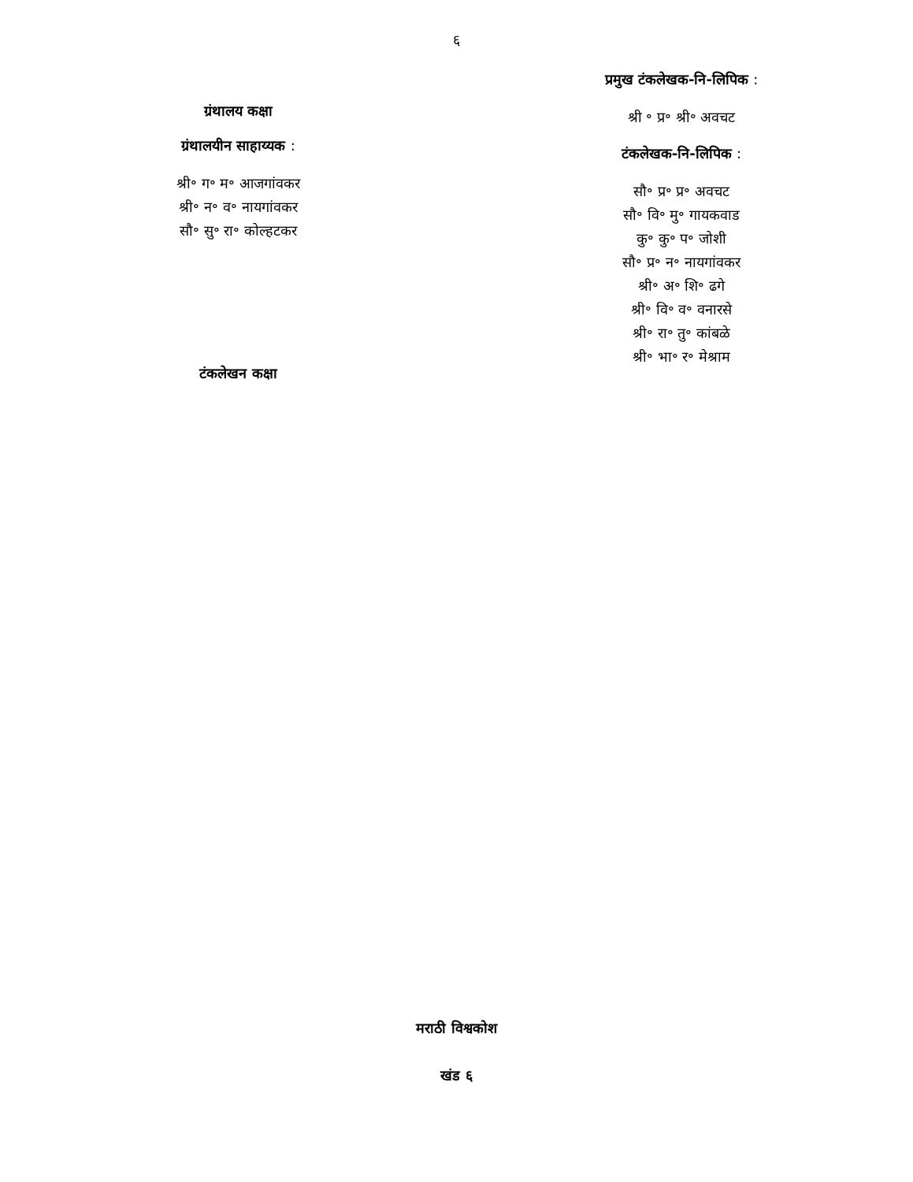६
ग्रंथालय कक्षा
ग्रंथालयीन साहाय्यक :
श्री॰ ग॰ म॰ आजगांवकर
श्री॰ न॰ व॰ नायगांवकर
सौ॰ सु॰ रा॰ कोल्हटकर
टंकलेखन कक्षा
प्रमुख टंकलेखक-नि-लिपिक :
श्री ॰ प्र॰ श्री॰ अवचट
टंकलेखक-नि-लिपिक :
सौ॰ प्र॰ प्र॰ अवचट
सौ॰ वि॰ मु॰ गायकवाड
कु॰ कु॰ प॰ जोशी
सौ॰ प्र॰ न॰ नायगांवकर
श्री॰ अ॰ शि॰ ढगे
श्री॰ वि॰ व॰ वनारसे
श्री॰ रा॰ तु॰ कांबळे
श्री॰ भा॰ र॰ मेश्राम
मराठी विश्वकोश
खंड ६